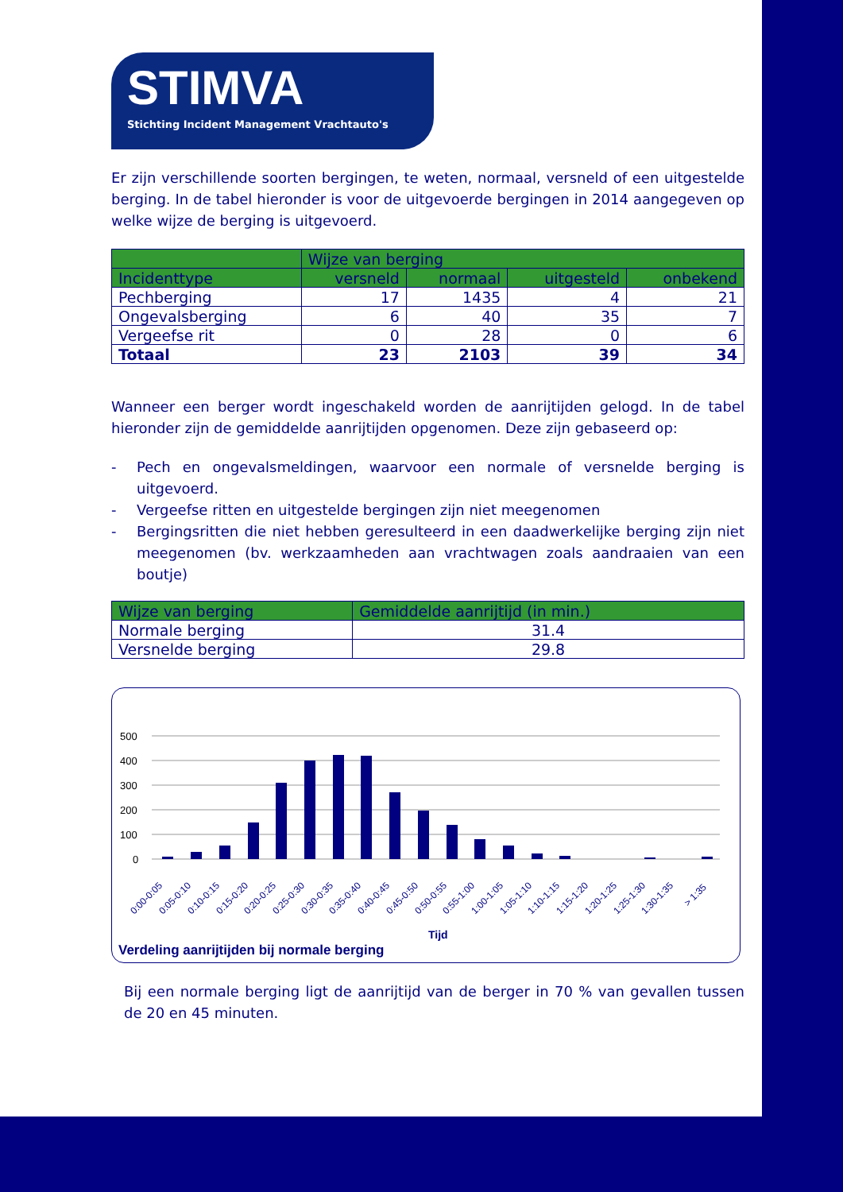STIMVA
Stichting Incident Management Vrachtauto's
Er zijn verschillende soorten bergingen, te weten, normaal, versneld of een uitgestelde berging. In de tabel hieronder is voor de uitgevoerde bergingen in 2014 aangegeven op welke wijze de berging is uitgevoerd.
| | Wijze van berging | | | |
| --- | --- | --- | --- | --- |
| Incidenttype | versneld | normaal | uitgesteld | onbekend |
| Pechberging | 17 | 1435 | 4 | 21 |
| Ongevalsberging | 6 | 40 | 35 | 7 |
| Vergeefse rit | 0 | 28 | 0 | 6 |
| Totaal | 23 | 2103 | 39 | 34 |
Wanneer een berger wordt ingeschakeld worden de aanrijtijden gelogd. In de tabel hieronder zijn de gemiddelde aanrijtijden opgenomen. Deze zijn gebaseerd op:
- Pech en ongevalsmeldingen, waarvoor een normale of versnelde berging is uitgevoerd.
- Vergeefse ritten en uitgestelde bergingen zijn niet meegenomen
- Bergingsritten die niet hebben geresulteerd in een daadwerkelijke berging zijn niet meegenomen (bv. werkzaamheden aan vrachtwagen zoals aandraaien van een boutje)
| Wijze van berging | Gemiddelde aanrijtijd (in min.) |
| --- | --- |
| Normale berging | 31.4 |
| Versnelde berging | 29.8 |
500
400
300
200
100
0
0:00-0:05
0:05-0:10
0:10-0:15
0:15-0:20
0:20-0:25
0:25-0:30
0:30-0:35
0:35-0:40
0:40-0:45
0:45-0:50
0:50-0:55
0:55-1:00
1:00-1:05
1:05-1:10
1:10-1:15
1:15-1:20
1:20-1:25
1:25-1:30
1:30-1:35
> 1:35
Tijd
Verdeling aanrijtijden bij normale berging
Bij een normale berging ligt de aanrijtijd van de berger in 70 % van gevallen tussen de 20 en 45 minuten.